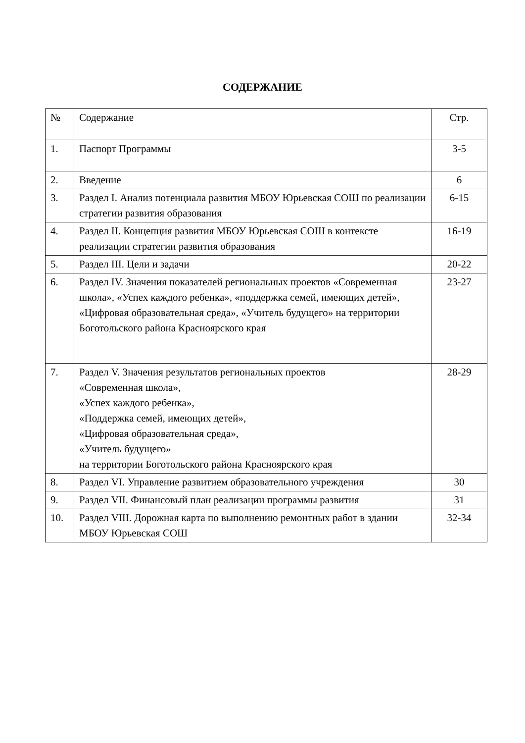СОДЕРЖАНИЕ
| № | Содержание | Стр. |
| 1. | Паспорт Программы | 3-5 |
| 2. | Введение | 6 |
| 3. | Раздел I. Анализ потенциала развития МБОУ Юрьевская СОШ по реализации стратегии развития образования | 6-15 |
| 4. | Раздел II. Концепция развития МБОУ Юрьевская СОШ в контексте реализации стратегии развития образования | 16-19 |
| 5. | Раздел III. Цели и задачи | 20-22 |
| 6. | Раздел IV. Значения показателей региональных проектов «Современная школа», «Успех каждого ребенка», «поддержка семей, имеющих детей», «Цифровая образовательная среда», «Учитель будущего» на территории Боготольского района Красноярского края | 23-27 |
| 7. | Раздел V. Значения результатов региональных проектов «Современная школа», «Успех каждого ребенка», «Поддержка семей, имеющих детей», «Цифровая образовательная среда», «Учитель будущего» на территории Боготольского района Красноярского края | 28-29 |
| 8. | Раздел VI. Управление развитием образовательного учреждения | 30 |
| 9. | Раздел VII. Финансовый план реализации программы развития | 31 |
| 10. | Раздел VIII. Дорожная карта по выполнению ремонтных работ в здании МБОУ Юрьевская СОШ | 32-34 |